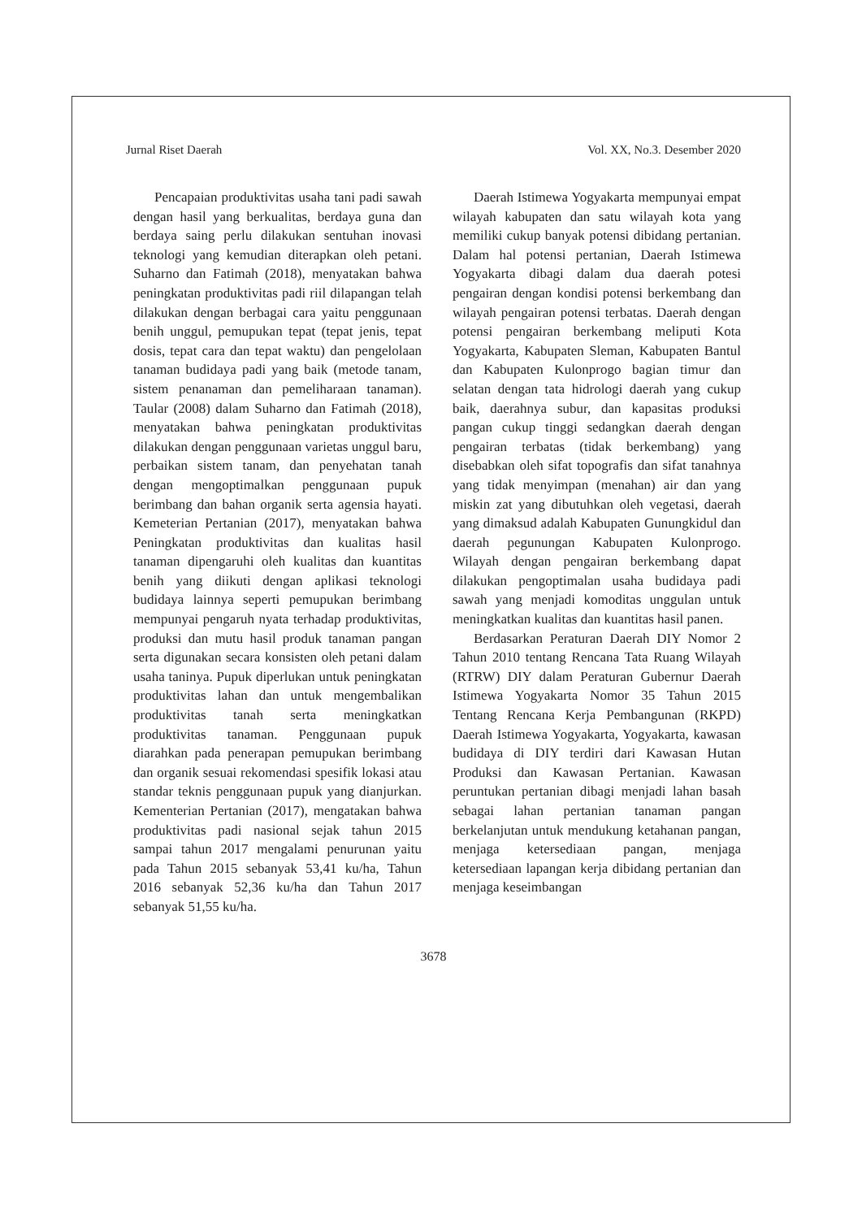Jurnal Riset Daerah Vol. XX, No.3. Desember 2020
Pencapaian produktivitas usaha tani padi sawah dengan hasil yang berkualitas, berdaya guna dan berdaya saing perlu dilakukan sentuhan inovasi teknologi yang kemudian diterapkan oleh petani. Suharno dan Fatimah (2018), menyatakan bahwa peningkatan produktivitas padi riil dilapangan telah dilakukan dengan berbagai cara yaitu penggunaan benih unggul, pemupukan tepat (tepat jenis, tepat dosis, tepat cara dan tepat waktu) dan pengelolaan tanaman budidaya padi yang baik (metode tanam, sistem penanaman dan pemeliharaan tanaman). Taular (2008) dalam Suharno dan Fatimah (2018), menyatakan bahwa peningkatan produktivitas dilakukan dengan penggunaan varietas unggul baru, perbaikan sistem tanam, dan penyehatan tanah dengan mengoptimalkan penggunaan pupuk berimbang dan bahan organik serta agensia hayati. Kemeterian Pertanian (2017), menyatakan bahwa Peningkatan produktivitas dan kualitas hasil tanaman dipengaruhi oleh kualitas dan kuantitas benih yang diikuti dengan aplikasi teknologi budidaya lainnya seperti pemupukan berimbang mempunyai pengaruh nyata terhadap produktivitas, produksi dan mutu hasil produk tanaman pangan serta digunakan secara konsisten oleh petani dalam usaha taninya. Pupuk diperlukan untuk peningkatan produktivitas lahan dan untuk mengembalikan produktivitas tanah serta meningkatkan produktivitas tanaman. Penggunaan pupuk diarahkan pada penerapan pemupukan berimbang dan organik sesuai rekomendasi spesifik lokasi atau standar teknis penggunaan pupuk yang dianjurkan. Kementerian Pertanian (2017), mengatakan bahwa produktivitas padi nasional sejak tahun 2015 sampai tahun 2017 mengalami penurunan yaitu pada Tahun 2015 sebanyak 53,41 ku/ha, Tahun 2016 sebanyak 52,36 ku/ha dan Tahun 2017 sebanyak 51,55 ku/ha.
Daerah Istimewa Yogyakarta mempunyai empat wilayah kabupaten dan satu wilayah kota yang memiliki cukup banyak potensi dibidang pertanian. Dalam hal potensi pertanian, Daerah Istimewa Yogyakarta dibagi dalam dua daerah potesi pengairan dengan kondisi potensi berkembang dan wilayah pengairan potensi terbatas. Daerah dengan potensi pengairan berkembang meliputi Kota Yogyakarta, Kabupaten Sleman, Kabupaten Bantul dan Kabupaten Kulonprogo bagian timur dan selatan dengan tata hidrologi daerah yang cukup baik, daerahnya subur, dan kapasitas produksi pangan cukup tinggi sedangkan daerah dengan pengairan terbatas (tidak berkembang) yang disebabkan oleh sifat topografis dan sifat tanahnya yang tidak menyimpan (menahan) air dan yang miskin zat yang dibutuhkan oleh vegetasi, daerah yang dimaksud adalah Kabupaten Gunungkidul dan daerah pegunungan Kabupaten Kulonprogo. Wilayah dengan pengairan berkembang dapat dilakukan pengoptimalan usaha budidaya padi sawah yang menjadi komoditas unggulan untuk meningkatkan kualitas dan kuantitas hasil panen.
Berdasarkan Peraturan Daerah DIY Nomor 2 Tahun 2010 tentang Rencana Tata Ruang Wilayah (RTRW) DIY dalam Peraturan Gubernur Daerah Istimewa Yogyakarta Nomor 35 Tahun 2015 Tentang Rencana Kerja Pembangunan (RKPD) Daerah Istimewa Yogyakarta, Yogyakarta, kawasan budidaya di DIY terdiri dari Kawasan Hutan Produksi dan Kawasan Pertanian. Kawasan peruntukan pertanian dibagi menjadi lahan basah sebagai lahan pertanian tanaman pangan berkelanjutan untuk mendukung ketahanan pangan, menjaga ketersediaan pangan, menjaga ketersediaan lapangan kerja dibidang pertanian dan menjaga keseimbangan
3678